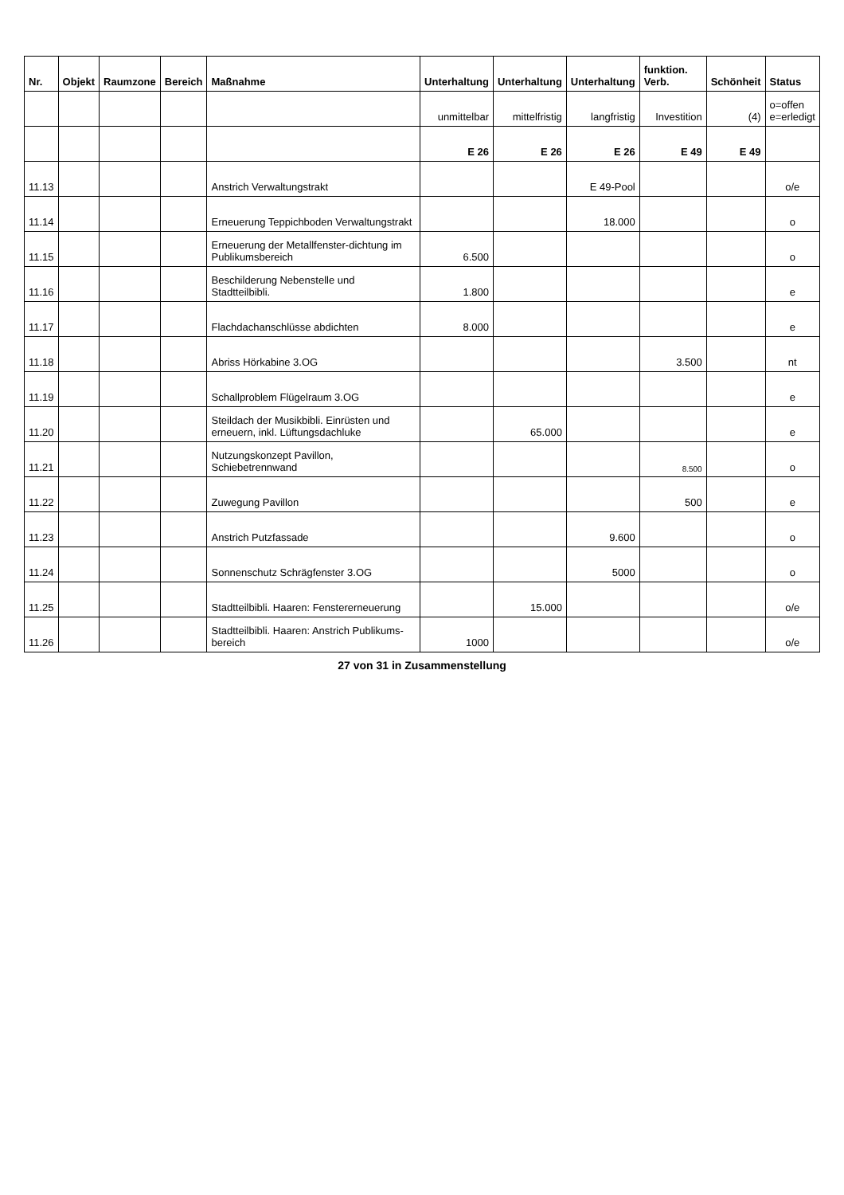| Nr. | Objekt | Raumzone | Bereich | Maßnahme | Unterhaltung | Unterhaltung | Unterhaltung | funktion. Verb. | Schönheit | Status |
| --- | --- | --- | --- | --- | --- | --- | --- | --- | --- | --- |
| | | | | | unmittelbar | mittelfristig | langfristig | Investition | (4) | o=offen e=erledigt |
| | | | | | E 26 | E 26 | E 26 | E 49 | E 49 | |
| 11.13 | | | | Anstrich Verwaltungstrakt | | | E 49-Pool | | | o/e |
| 11.14 | | | | Erneuerung Teppichboden Verwaltungstrakt | | | 18.000 | | | o |
| 11.15 | | | | Erneuerung der Metallfenster-dichtung im Publikumsbereich | 6.500 | | | | | o |
| 11.16 | | | | Beschilderung Nebenstelle und Stadtteilbibli. | 1.800 | | | | | e |
| 11.17 | | | | Flachdachanschlüsse abdichten | 8.000 | | | | | e |
| 11.18 | | | | Abriss Hörkabine 3.OG | | | | 3.500 | | nt |
| 11.19 | | | | Schallproblem Flügelraum 3.OG | | | | | | e |
| 11.20 | | | | Steildach der Musikbibli. Einrüsten und erneuern, inkl. Lüftungsdachluke | | 65.000 | | | | e |
| 11.21 | | | | Nutzungskonzept Pavillon, Schiebetrennwand | | | | 8.500 | | o |
| 11.22 | | | | Zuwegung Pavillon | | | | 500 | | e |
| 11.23 | | | | Anstrich Putzfassade | | | 9.600 | | | o |
| 11.24 | | | | Sonnenschutz Schrägfenster 3.OG | | | 5000 | | | o |
| 11.25 | | | | Stadtteilbibli. Haaren: Fenstererneuerung | | 15.000 | | | | o/e |
| 11.26 | | | | Stadtteilbibli. Haaren: Anstrich Publikums-bereich | 1000 | | | | | o/e |
27 von 31 in Zusammenstellung